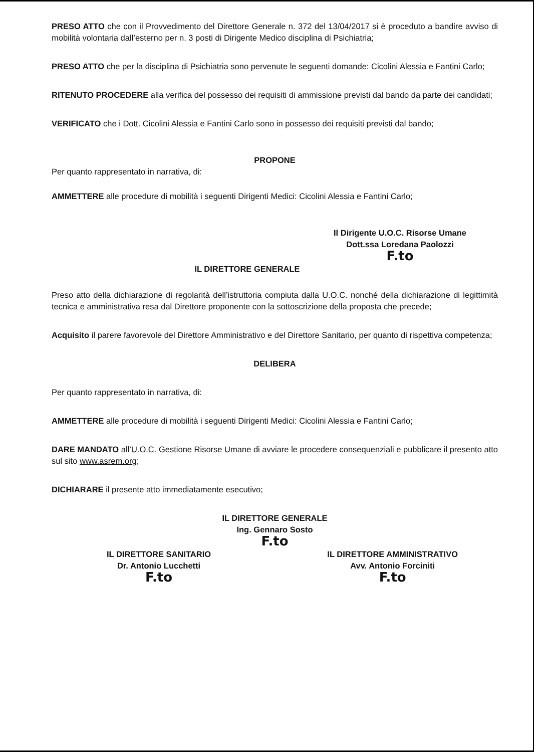PRESO ATTO che con il Provvedimento del Direttore Generale n. 372 del 13/04/2017 si è proceduto a bandire avviso di mobilità volontaria dall’esterno per n. 3 posti di Dirigente Medico disciplina di Psichiatria;
PRESO ATTO che per la disciplina di Psichiatria sono pervenute le seguenti domande: Cicolini Alessia e Fantini Carlo;
RITENUTO PROCEDERE alla verifica del possesso dei requisiti di ammissione previsti dal bando da parte dei candidati;
VERIFICATO che i Dott. Cicolini Alessia e Fantini Carlo sono in possesso dei requisiti previsti dal bando;
PROPONE
Per quanto rappresentato in narrativa, di:
AMMETTERE alle procedure di mobilità i seguenti Dirigenti Medici: Cicolini Alessia e Fantini Carlo;
Il Dirigente U.O.C. Risorse Umane
Dott.ssa Loredana Paolozzi
F.to
IL DIRETTORE GENERALE
Preso atto della dichiarazione di regolarità dell’istruttoria compiuta dalla U.O.C. nonché della dichiarazione di legittimità tecnica e amministrativa resa dal Direttore proponente con la sottoscrizione della proposta che precede;
Acquisito il parere favorevole del Direttore Amministrativo e del Direttore Sanitario, per quanto di rispettiva competenza;
DELIBERA
Per quanto rappresentato in narrativa, di:
AMMETTERE alle procedure di mobilità i seguenti Dirigenti Medici: Cicolini Alessia e Fantini Carlo;
DARE MANDATO all’U.O.C. Gestione Risorse Umane di avviare le procedere consequenziali e pubblicare il presento atto sul sito www.asrem.org;
DICHIARARE il presente atto immediatamente esecutivo;
IL DIRETTORE GENERALE
Ing. Gennaro Sosto
F.to
IL DIRETTORE SANITARIO
Dr. Antonio Lucchetti
F.to
IL DIRETTORE AMMINISTRATIVO
Avv. Antonio Forciniti
F.to